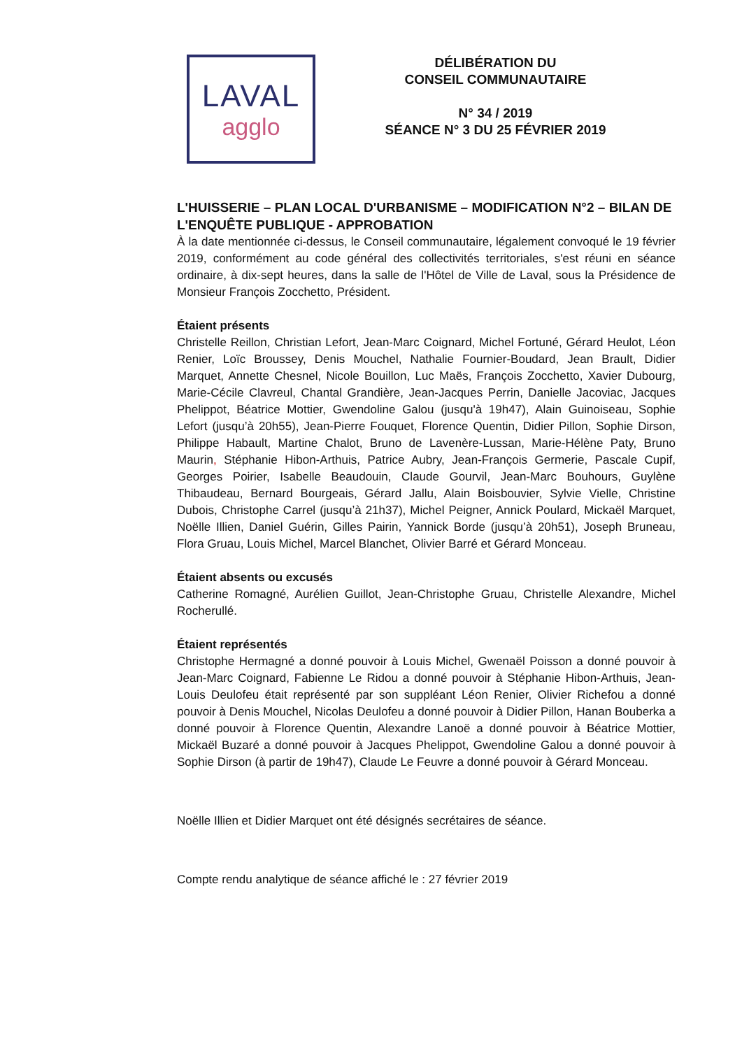LAVAL
agglo
DÉLIBÉRATION DU
CONSEIL COMMUNAUTAIRE
N° 34 / 2019
SÉANCE N° 3 DU 25 FÉVRIER 2019
L'HUISSERIE – PLAN LOCAL D'URBANISME – MODIFICATION N°2 – BILAN DE L'ENQUÊTE PUBLIQUE - APPROBATION
À la date mentionnée ci-dessus, le Conseil communautaire, légalement convoqué le 19 février 2019, conformément au code général des collectivités territoriales, s'est réuni en séance ordinaire, à dix-sept heures, dans la salle de l'Hôtel de Ville de Laval, sous la Présidence de Monsieur François Zocchetto, Président.
Étaient présents
Christelle Reillon, Christian Lefort, Jean-Marc Coignard, Michel Fortuné, Gérard Heulot, Léon Renier, Loïc Broussey, Denis Mouchel, Nathalie Fournier-Boudard, Jean Brault, Didier Marquet, Annette Chesnel, Nicole Bouillon, Luc Maës, François Zocchetto, Xavier Dubourg, Marie-Cécile Clavreul, Chantal Grandière, Jean-Jacques Perrin, Danielle Jacoviac, Jacques Phelippot, Béatrice Mottier, Gwendoline Galou (jusqu'à 19h47), Alain Guinoiseau, Sophie Lefort (jusqu’à 20h55), Jean-Pierre Fouquet, Florence Quentin, Didier Pillon, Sophie Dirson, Philippe Habault, Martine Chalot, Bruno de Lavenère-Lussan, Marie-Hélène Paty, Bruno Maurin, Stéphanie Hibon-Arthuis, Patrice Aubry, Jean-François Germerie, Pascale Cupif, Georges Poirier, Isabelle Beaudouin, Claude Gourvil, Jean-Marc Bouhours, Guylène Thibaudeau, Bernard Bourgeais, Gérard Jallu, Alain Boisbouvier, Sylvie Vielle, Christine Dubois, Christophe Carrel (jusqu’à 21h37), Michel Peigner, Annick Poulard, Mickaël Marquet, Noëlle Illien, Daniel Guérin, Gilles Pairin, Yannick Borde (jusqu’à 20h51), Joseph Bruneau, Flora Gruau, Louis Michel, Marcel Blanchet, Olivier Barré et Gérard Monceau.
Étaient absents ou excusés
Catherine Romagné, Aurélien Guillot, Jean-Christophe Gruau, Christelle Alexandre, Michel Rocherullé.
Étaient représentés
Christophe Hermagné a donné pouvoir à Louis Michel, Gwenaël Poisson a donné pouvoir à Jean-Marc Coignard, Fabienne Le Ridou a donné pouvoir à Stéphanie Hibon-Arthuis, Jean-Louis Deulofeu était représenté par son suppléant Léon Renier, Olivier Richefou a donné pouvoir à Denis Mouchel, Nicolas Deulofeu a donné pouvoir à Didier Pillon, Hanan Bouberka a donné pouvoir à Florence Quentin, Alexandre Lanoë a donné pouvoir à Béatrice Mottier, Mickaël Buzaré a donné pouvoir à Jacques Phelippot, Gwendoline Galou a donné pouvoir à Sophie Dirson (à partir de 19h47), Claude Le Feuvre a donné pouvoir à Gérard Monceau.
Noëlle Illien et Didier Marquet ont été désignés secrétaires de séance.
Compte rendu analytique de séance affiché le : 27 février 2019